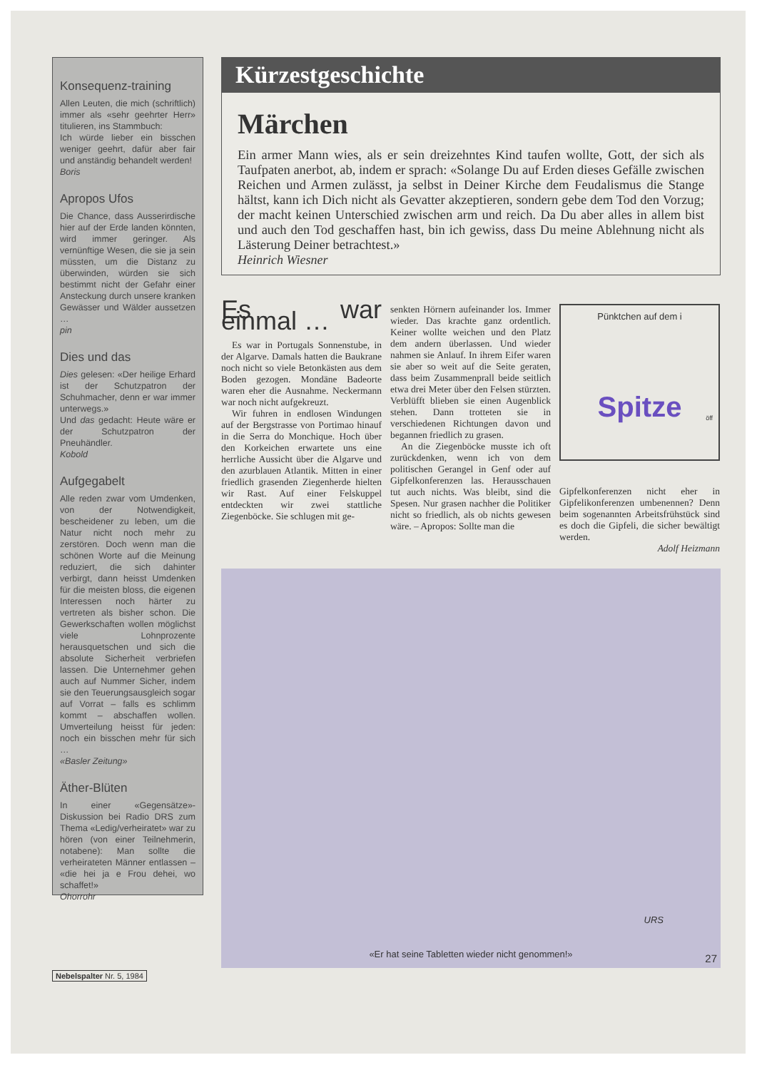Konsequenz-training
Allen Leuten, die mich (schriftlich) immer als «sehr geehrter Herr» titulieren, ins Stammbuch:
Ich würde lieber ein bisschen weniger geehrt, dafür aber fair und anständig behandelt werden!
Boris
Apropos Ufos
Die Chance, dass Ausserirdische hier auf der Erde landen könnten, wird immer geringer. Als vernünftige Wesen, die sie ja sein müssten, um die Distanz zu überwinden, würden sie sich bestimmt nicht der Gefahr einer Ansteckung durch unsere kranken Gewässer und Wälder aussetzen …
pin
Dies und das
Dies gelesen: «Der heilige Erhard ist der Schutzpatron der Schuhmacher, denn er war immer unterwegs.»
Und das gedacht: Heute wäre er der Schutzpatron der Pneuhändler.
Kobold
Aufgegabelt
Alle reden zwar vom Umdenken, von der Notwendigkeit, bescheidener zu leben, um die Natur nicht noch mehr zu zerstören. Doch wenn man die schönen Worte auf die Meinung reduziert, die sich dahinter verbirgt, dann heisst Umdenken für die meisten bloss, die eigenen Interessen noch härter zu vertreten als bisher schon. Die Gewerkschaften wollen möglichst viele Lohnprozente herausquetschen und sich die absolute Sicherheit verbriefen lassen. Die Unternehmer gehen auch auf Nummer Sicher, indem sie den Teuerungsausgleich sogar auf Vorrat – falls es schlimm kommt – abschaffen wollen. Umverteilung heisst für jeden: noch ein bisschen mehr für sich …
«Basler Zeitung»
Äther-Blüten
In einer «Gegensätze»-Diskussion bei Radio DRS zum Thema «Ledig/verheiratet» war zu hören (von einer Teilnehmerin, notabene): Man sollte die verheirateten Männer entlassen – «die hei ja e Frou dehei, wo schaffet!»
Ohorrohr
Kürzestgeschichte
Märchen
Ein armer Mann wies, als er sein dreizehntes Kind taufen wollte, Gott, der sich als Taufpaten anerbot, ab, indem er sprach: «Solange Du auf Erden dieses Gefälle zwischen Reichen und Armen zulässt, ja selbst in Deiner Kirche dem Feudalismus die Stange hältst, kann ich Dich nicht als Gevatter akzeptieren, sondern gebe dem Tod den Vorzug; der macht keinen Unterschied zwischen arm und reich. Da Du aber alles in allem bist und auch den Tod geschaffen hast, bin ich gewiss, dass Du meine Ablehnung nicht als Lästerung Deiner betrachtest.»
Heinrich Wiesner
Es war einmal …
Es war in Portugals Sonnenstube, in der Algarve. Damals hatten die Baukrane noch nicht so viele Betonkästen aus dem Boden gezogen. Mondäne Badeorte waren eher die Ausnahme. Neckermann war noch nicht aufgekreuzt.
Wir fuhren in endlosen Windungen auf der Bergstrasse von Portimao hinauf in die Serra do Monchique. Hoch über den Korkeichen erwartete uns eine herrliche Aussicht über die Algarve und den azurblauen Atlantik. Mitten in einer friedlich grasenden Ziegenherde hielten wir Rast. Auf einer Felskuppel entdeckten wir zwei stattliche Ziegenböcke. Sie schlugen mit ge-
senkten Hörnern aufeinander los. Immer wieder. Das krachte ganz ordentlich. Keiner wollte weichen und den Platz dem andern überlassen. Und wieder nahmen sie Anlauf. In ihrem Eifer waren sie aber so weit auf die Seite geraten, dass beim Zusammenprall beide seitlich etwa drei Meter über den Felsen stürzten. Verblüfft blieben sie einen Augenblick stehen. Dann trotteten sie in verschiedenen Richtungen davon und begannen friedlich zu grasen.
An die Ziegenböcke musste ich oft zurückdenken, wenn ich von dem politischen Gerangel in Genf oder auf Gipfelkonferenzen las. Herausschauen tut auch nichts. Was bleibt, sind die Spesen. Nur grasen nachher die Politiker nicht so friedlich, als ob nichts gewesen wäre. – Apropos: Sollte man die
Pünktchen auf dem i
Spitze
öff
Gipfelkonferenzen nicht eher in Gipfelikonferenzen umbenennen? Denn beim sogenannten Arbeitsfrühstück sind es doch die Gipfeli, die sicher bewältigt werden.
Adolf Heizmann
URS
«Er hat seine Tabletten wieder nicht genommen!»
27
Nebelspalter Nr. 5, 1984